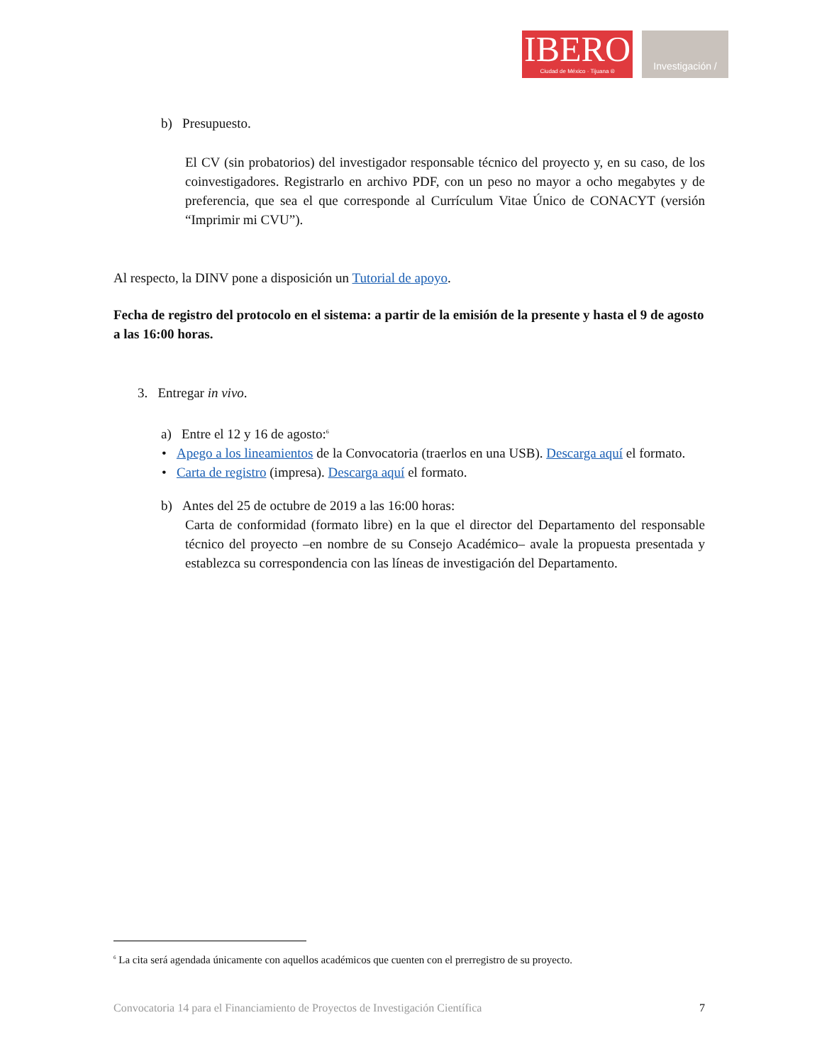IBERO
Ciudad de México · Tijuana ®
Investigación /
b) Presupuesto.
El CV (sin probatorios) del investigador responsable técnico del proyecto y, en su caso, de los coinvestigadores. Registrarlo en archivo PDF, con un peso no mayor a ocho megabytes y de preferencia, que sea el que corresponde al Currículum Vitae Único de CONACYT (versión “Imprimir mi CVU”).
Al respecto, la DINV pone a disposición un Tutorial de apoyo.
Fecha de registro del protocolo en el sistema: a partir de la emisión de la presente y hasta el 9 de agosto a las 16:00 horas.
3. Entregar in vivo.
a) Entre el 12 y 16 de agosto:<sup>6</sup>
• Apego a los lineamientos de la Convocatoria (traerlos en una USB). Descarga aquí el formato.
• Carta de registro (impresa). Descarga aquí el formato.
b) Antes del 25 de octubre de 2019 a las 16:00 horas:
Carta de conformidad (formato libre) en la que el director del Departamento del responsable técnico del proyecto –en nombre de su Consejo Académico– avale la propuesta presentada y establezca su correspondencia con las líneas de investigación del Departamento.
<sup>6</sup> La cita será agendada únicamente con aquellos académicos que cuenten con el prerregistro de su proyecto.
Convocatoria 14 para el Financiamiento de Proyectos de Investigación Científica 7